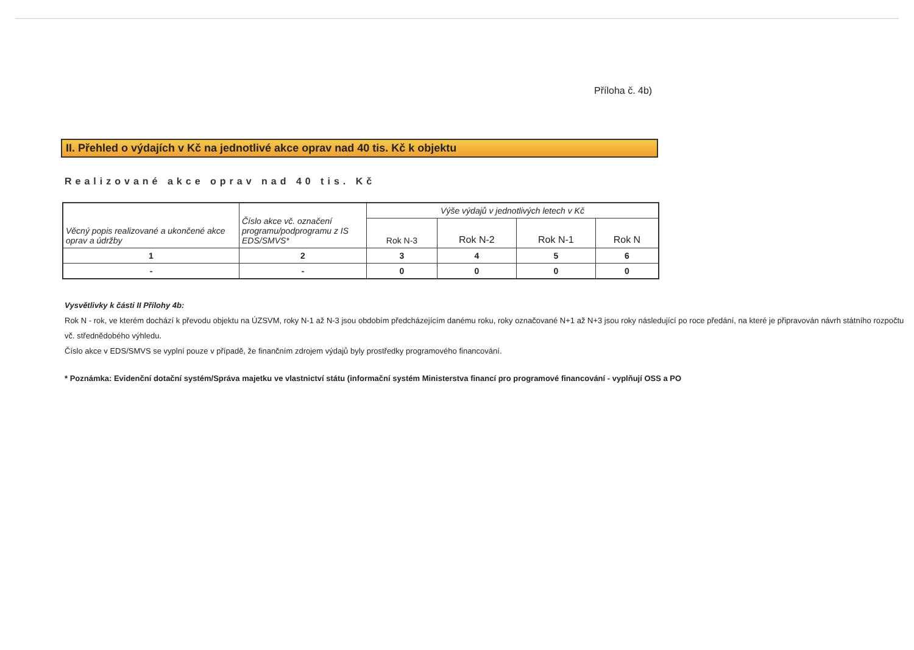Příloha č. 4b)
II. Přehled o výdajích v Kč na jednotlivé akce oprav nad 40 tis. Kč k objektu
Realizované akce oprav nad 40 tis. Kč
| Věcný popis realizované a ukončené akce oprav a údržby | Číslo akce vč. označení programu/podprogramu z IS EDS/SMVS* | Výše výdajů v jednotlivých letech v Kč | | | |
| --- | --- | --- | --- | --- | --- |
| | | Rok N-3 | Rok N-2 | Rok N-1 | Rok N |
| 1 | 2 | 3 | 4 | 5 | 6 |
| - | - | 0 | 0 | 0 | 0 |
Vysvětlivky k části II Přílohy 4b:
Rok N - rok, ve kterém dochází k převodu objektu na ÚZSVM, roky N-1 až N-3 jsou obdobím předcházejícím danému roku, roky označované N+1 až N+3 jsou roky následující po roce předání, na které je připravován návrh státního rozpočtu vč. střednědobého výhledu.
Číslo akce v EDS/SMVS se vyplní pouze v případě, že finančním zdrojem výdajů byly prostředky programového financování.
* Poznámka: Evidenční dotační systém/Správa majetku ve vlastnictví státu (informační systém Ministerstva financí pro programové financování - vyplňují OSS a PO